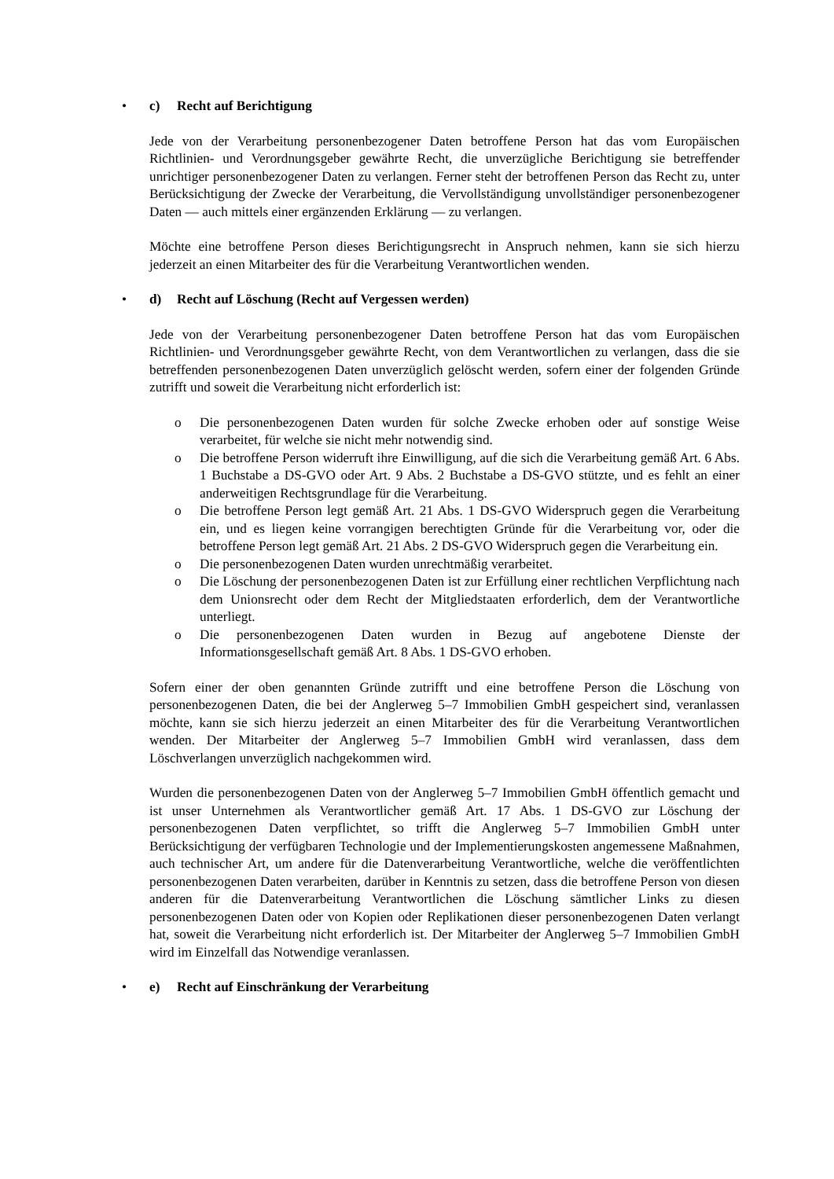• c) Recht auf Berichtigung
Jede von der Verarbeitung personenbezogener Daten betroffene Person hat das vom Europäischen Richtlinien- und Verordnungsgeber gewährte Recht, die unverzügliche Berichtigung sie betreffender unrichtiger personenbezogener Daten zu verlangen. Ferner steht der betroffenen Person das Recht zu, unter Berücksichtigung der Zwecke der Verarbeitung, die Vervollständigung unvollständiger personenbezogener Daten — auch mittels einer ergänzenden Erklärung — zu verlangen.
Möchte eine betroffene Person dieses Berichtigungsrecht in Anspruch nehmen, kann sie sich hierzu jederzeit an einen Mitarbeiter des für die Verarbeitung Verantwortlichen wenden.
• d) Recht auf Löschung (Recht auf Vergessen werden)
Jede von der Verarbeitung personenbezogener Daten betroffene Person hat das vom Europäischen Richtlinien- und Verordnungsgeber gewährte Recht, von dem Verantwortlichen zu verlangen, dass die sie betreffenden personenbezogenen Daten unverzüglich gelöscht werden, sofern einer der folgenden Gründe zutrifft und soweit die Verarbeitung nicht erforderlich ist:
o Die personenbezogenen Daten wurden für solche Zwecke erhoben oder auf sonstige Weise verarbeitet, für welche sie nicht mehr notwendig sind.
o Die betroffene Person widerruft ihre Einwilligung, auf die sich die Verarbeitung gemäß Art. 6 Abs. 1 Buchstabe a DS-GVO oder Art. 9 Abs. 2 Buchstabe a DS-GVO stützte, und es fehlt an einer anderweitigen Rechtsgrundlage für die Verarbeitung.
o Die betroffene Person legt gemäß Art. 21 Abs. 1 DS-GVO Widerspruch gegen die Verarbeitung ein, und es liegen keine vorrangigen berechtigten Gründe für die Verarbeitung vor, oder die betroffene Person legt gemäß Art. 21 Abs. 2 DS-GVO Widerspruch gegen die Verarbeitung ein.
o Die personenbezogenen Daten wurden unrechtmäßig verarbeitet.
o Die Löschung der personenbezogenen Daten ist zur Erfüllung einer rechtlichen Verpflichtung nach dem Unionsrecht oder dem Recht der Mitgliedstaaten erforderlich, dem der Verantwortliche unterliegt.
o Die personenbezogenen Daten wurden in Bezug auf angebotene Dienste der Informationsgesellschaft gemäß Art. 8 Abs. 1 DS-GVO erhoben.
Sofern einer der oben genannten Gründe zutrifft und eine betroffene Person die Löschung von personenbezogenen Daten, die bei der Anglerweg 5–7 Immobilien GmbH gespeichert sind, veranlassen möchte, kann sie sich hierzu jederzeit an einen Mitarbeiter des für die Verarbeitung Verantwortlichen wenden. Der Mitarbeiter der Anglerweg 5–7 Immobilien GmbH wird veranlassen, dass dem Löschverlangen unverzüglich nachgekommen wird.
Wurden die personenbezogenen Daten von der Anglerweg 5–7 Immobilien GmbH öffentlich gemacht und ist unser Unternehmen als Verantwortlicher gemäß Art. 17 Abs. 1 DS-GVO zur Löschung der personenbezogenen Daten verpflichtet, so trifft die Anglerweg 5–7 Immobilien GmbH unter Berücksichtigung der verfügbaren Technologie und der Implementierungskosten angemessene Maßnahmen, auch technischer Art, um andere für die Datenverarbeitung Verantwortliche, welche die veröffentlichten personenbezogenen Daten verarbeiten, darüber in Kenntnis zu setzen, dass die betroffene Person von diesen anderen für die Datenverarbeitung Verantwortlichen die Löschung sämtlicher Links zu diesen personenbezogenen Daten oder von Kopien oder Replikationen dieser personenbezogenen Daten verlangt hat, soweit die Verarbeitung nicht erforderlich ist. Der Mitarbeiter der Anglerweg 5–7 Immobilien GmbH wird im Einzelfall das Notwendige veranlassen.
• e) Recht auf Einschränkung der Verarbeitung